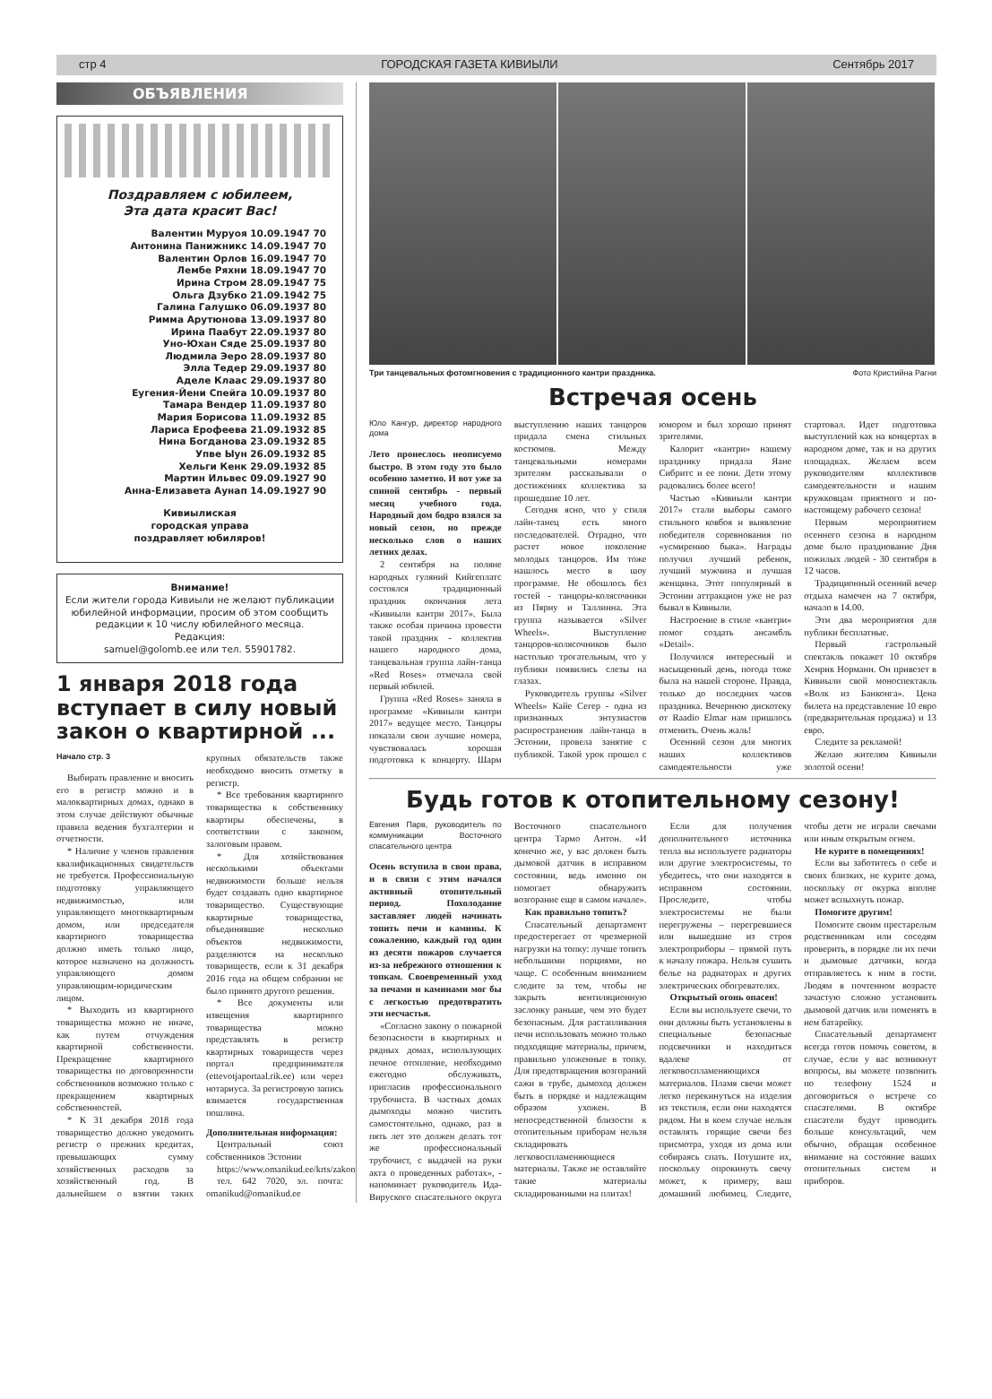стр 4 ГОРОДСКАЯ ГАЗЕТА КИВИЫЛИ Сентябрь 2017
ОБЪЯВЛЕНИЯ
Поздравляем с юбилеем,
Эта дата красит Вас!
Валентин Муруоя 10.09.1947 70
Антонина Панижникс 14.09.1947 70
Валентин Орлов 16.09.1947 70
Лембе Ряхни 18.09.1947 70
Ирина Стром 28.09.1947 75
Ольга Дзубко 21.09.1942 75
Галина Галушко 06.09.1937 80
Римма Арутюнова 13.09.1937 80
Ирина Паабут 22.09.1937 80
Уно-Юхан Сяде 25.09.1937 80
Людмила Эеро 28.09.1937 80
Элла Тедер 29.09.1937 80
Аделе Клаас 29.09.1937 80
Еугения-Йени Спейга 10.09.1937 80
Тамара Вендер 11.09.1937 80
Мария Борисова 11.09.1932 85
Лариса Ерофеева 21.09.1932 85
Нина Богданова 23.09.1932 85
Упве Ыун 26.09.1932 85
Хельги Кенк 29.09.1932 85
Мартин Ильвес 09.09.1927 90
Анна-Елизавета Аунап 14.09.1927 90
Кивиылиская
городская управа
поздравляет юбиляров!
Внимание!
Если жители города Кивиыли не желают публикации юбилейной информации, просим об этом сообщить редакции к 10 числу юбилейного месяца.
Редакция:
samuel@golomb.ee или тел. 55901782.
1 января 2018 года вступает в силу новый закон о квартирной ...
Начало стр. 3
Выбирать правление и вносить его в регистр можно и в малоквартирных домах, однако в этом случае действуют обычные правила ведения бухгалтерии и отчетности.
* Наличие у членов правления квалификационных свидетельств не требуется. Профессиональную подготовку управляющего недвижимостью, или управляющего многоквартирным домом, или председателя квартирного товарищества должно иметь только лицо, которое назначено на должность управляющего домом управляющим-юридическим лицом.
* Выходить из квартирного товарищества можно не иначе, как путем отчуждения квартирной собственности. Прекращение квартирного товарищества по договоренности собственников возможно только с прекращением квартирных собственностей.
* К 31 декабря 2018 года товарищество должно уведомить регистр о прежних кредитах, превышающих сумму хозяйственных расходов за хозяйственный год. В дальнейшем о взятии таких крупных обязательств также необходимо вносить отметку в регистр.
* Все требования квартирного товарищества к собственнику квартиры обеспечены, в соответствии с законом, залоговым правом.
* Для хозяйствования несколькими объектами недвижимости больше нельзя будет создавать одно квартирное товарищество. Существующие квартирные товарищества, объединявшие несколько объектов недвижимости, разделяются на несколько товариществ, если к 31 декабря 2016 года на общем собрании не было принято другого решения.
* Все документы или извещения квартирного товарищества можно представлять в регистр квартирных товариществ через портал предпринимателя (ettevotjaportaal.rik.ee) или через нотариуса. За регистровую запись взимается государственная пошлина.
Дополнительная информация:
Центральный союз собственников Эстонии
https://www.omanikud.ee/krts/zakon
тел. 642 7020, эл. почта: omanikud@omanikud.ee
Три танцевальных фотомгновения с традиционного кантри праздника. Фото Кристийна Рагни
Встречая осень
Юло Кангур, директор народного дома
Лето пронеслось неописуемо быстро. В этом году это было особенно заметно. И вот уже за спиной сентябрь - первый месяц учебного года. Народный дом бодро взялся за новый сезон, но прежде несколько слов о наших летних делах.
2 сентября на поляне народных гуляний Кийгеплатс состоялся традиционный праздник окончания лета «Кивиыли кантри 2017». Была также особая причина провести такой праздник - коллектив нашего народного дома, танцевальная группа лайн-танца «Red Roses» отмечала свой первый юбилей.
Группа «Red Roses» заняла в программе «Кивиыли кантри 2017» ведущее место. Танцоры показали свои лучшие номера, чувствовалась хорошая подготовка к концерту. Шарм выступлению наших танцоров придала смена стильных костюмов. Между танцевальными номерами зрителям рассказывали о достижениях коллектива за прошедшие 10 лет.
Сегодня ясно, что у стиля лайн-танец есть много последователей. Отрадно, что растет новое поколение молодых танцоров. Им тоже нашлось место в шоу программе. Не обошлось без гостей - танцоры-колясочники из Пярну и Таллинна. Эта группа называется «Silver Wheels». Выступление танцоров-колясочников было настолько трогательным, что у публики появились слезы на глазах.
Руководитель группы «Silver Wheels» Кайе Сегер - одна из признанных энтузиастов распространения лайн-танца в Эстонии, провела занятие с публикой. Такой урок прошел с юмором и был хорошо принят зрителями.
Калорит «кантри» нашему празднику придала Яане Сибритс и ее пони. Дети этому радовались более всего!
Частью «Кивиыли кантри 2017» стали выборы самого стильного ковбоя и выявление победителя соревнования по «усмирению быка». Награды получил лучший ребенок, лучший мужчина и лучшая женщина. Этот популярный в Эстонии аттракцион уже не раз бывал в Кивиыли.
Настроение в стиле «кантри» помог создать ансамбль «Detail».
Получился интересный и насыщенный день, погода тоже была на нашей стороне. Правда, только до последних часов праздника. Вечернюю дискотеку от Raadio Elmar нам пришлось отменить. Очень жаль!
Осенний сезон для многих наших коллективов самодеятельности уже стартовал. Идет подготовка выступлений как на концертах в народном доме, так и на других площадках. Желаем всем руководителям коллективов самодеятельности и нашим кружковцам приятного и по-настоящему рабочего сезона!
Первым мероприятием осеннего сезона в народном доме было празднование Дня пожилых людей - 30 сентября в 12 часов.
Традиционный осенний вечер отдыха намечен на 7 октября, начало в 14.00.
Эти два мероприятия для публики бесплатные.
Первый гастрольный спектакль покажет 10 октября Хенрик Норманн. Он привезет в Кивиыли свой моноспектакль «Волк из Банконга». Цена билета на представление 10 евро (предварительная продажа) и 13 евро.
Следите за рекламой!
Желаю жителям Кивиыли золотой осени!
Будь готов к отопительному сезону!
Евгения Парв, руководитель по коммуникации Восточного спасательного центра
Осень вступила в свои права, и в связи с этим начался активный отопительный период. Похолодание заставляет людей начинать топить печи и камины. К сожалению, каждый год один из десяти пожаров случается из-за небрежного отношения к топкам. Своевременный уход за печами и каминами мог бы с легкостью предотвратить эти несчастья.
«Согласно закону о пожарной безопасности в квартирных и рядных домах, использующих печное отопление, необходимо ежегодно обслуживать, пригласив профессионального трубочиста. В частных домах дымоходы можно чистить самостоятельно, однако, раз в пять лет это должен делать тот же профессиональный трубочист, с выдачей на руки акта о проведенных работах», - напоминает руководитель Ида-Вируского спасательного округа Восточного спасательного центра Тармо Антон. «И конечно же, у вас должен быть дымовой датчик в исправном состоянии, ведь именно он помогает обнаружить возгорание еще в самом начале».
Как правильно топить?
Спасательный департамент предостерегает от чрезмерной нагрузки на топку: лучше топить небольшими порциями, но чаще. С особенным вниманием следите за тем, чтобы не закрыть вентиляционную заслонку раньше, чем это будет безопасным. Для растапливания печи использовать можно только подходящие материалы, причем, правильно уложенные в топку. Для предотвращения возгораний сажи в трубе, дымоход должен быть в порядке и надлежащим образом ухожен. В непосредственной близости к отопительным приборам нельзя складировать легковоспламеняющиеся материалы. Также не оставляйте такие материалы складированными на плитах!
Если для получения дополнительного источника тепла вы используете радиаторы или другие электросистемы, то убедитесь, что они находятся в исправном состоянии. Проследите, чтобы электросистемы не были перегружены – перегревшиеся или вышедшие из строя электроприборы – прямой путь к началу пожара. Нельзя сушить белье на радиаторах и других электрических обогревателях.
Открытый огонь опасен!
Если вы используете свечи, то они должны быть установлены в специальные безопасные подсвечники и находиться вдалеке от легковоспламеняющихся материалов. Пламя свечи может легко перекинуться на изделия из текстиля, если они находятся рядом. Ни в коем случае нельзя оставлять горящие свечи без присмотра, уходя из дома или собираясь спать. Потушите их, поскольку опрокинуть свечу может, к примеру, ваш домашний любимец. Следите, чтобы дети не играли свечами или иным открытым огнем.
Не курите в помещениях!
Если вы заботитесь о себе и своих близких, не курите дома, поскольку от окурка вполне может вспыхнуть пожар.
Помогите другим!
Помогите своим престарелым родственникам или соседям проверить, в порядке ли их печи и дымовые датчики, когда отправляетесь к ним в гости. Людям в почтенном возрасте зачастую сложно установить дымовой датчик или поменять в нем батарейку.
Спасательный департамент всегда готов помочь советом, в случае, если у вас возникнут вопросы, вы можете позвонить по телефону 1524 и договориться о встрече со спасателями. В октябре спасатели будут проводить больше консультаций, чем обычно, обращая особенное внимание на состояние ваших отопительных систем и приборов.